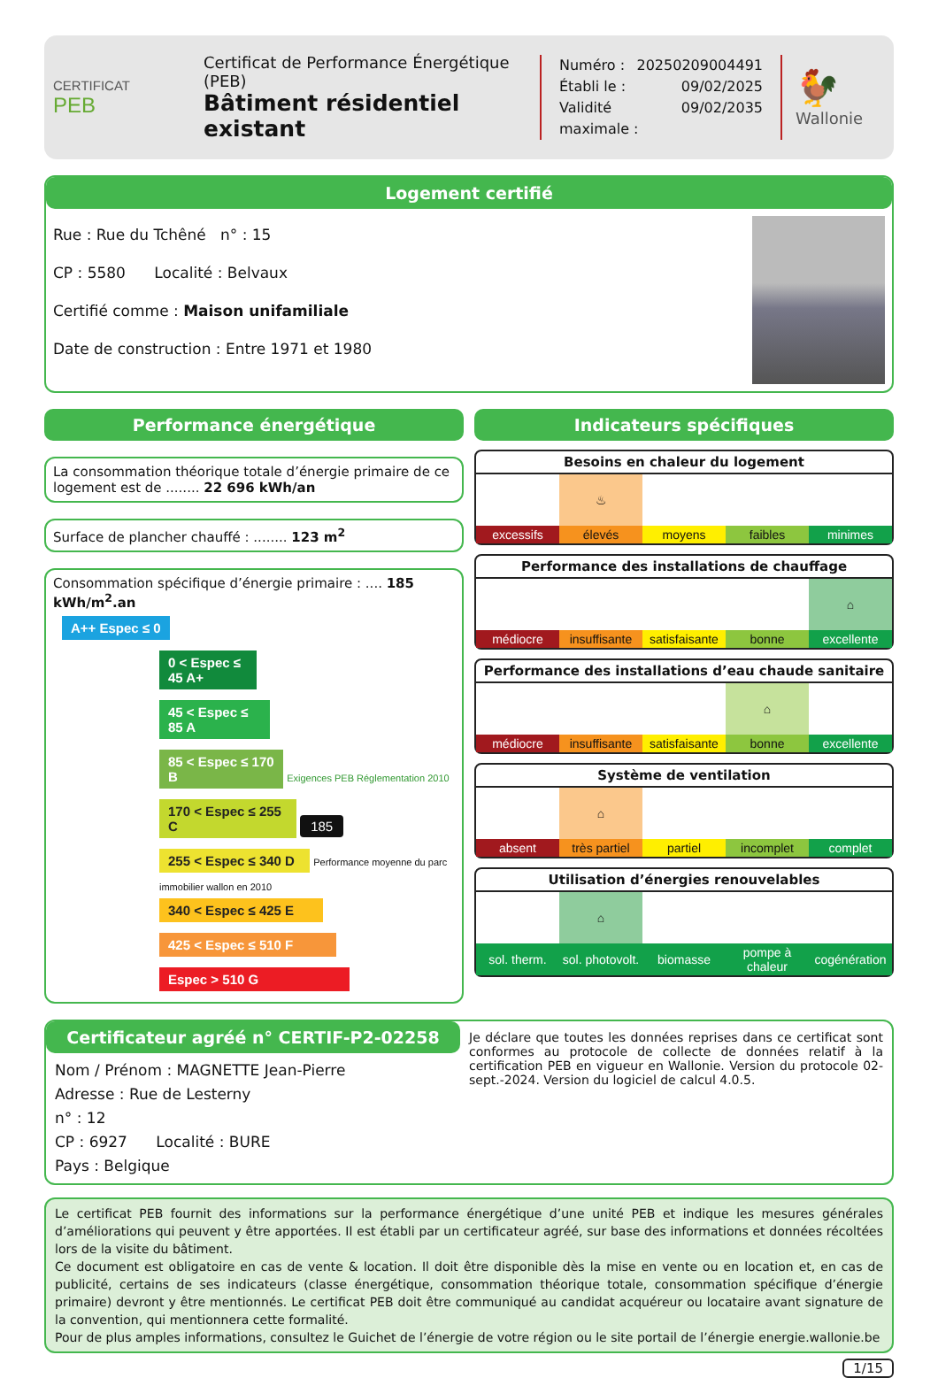CERTIFICAT
PEB
Certificat de Performance Énergétique (PEB)
Bâtiment résidentiel existant
Numéro : 20250209004491
Établi le : 09/02/2025
Validité maximale : 09/02/2035
🐓
Wallonie
Logement certifié
Rue : Rue du Tchêné n° : 15
CP : 5580 Localité : Belvaux
Certifié comme : Maison unifamiliale
Date de construction : Entre 1971 et 1980
Performance énergétique
La consommation théorique totale d’énergie primaire de ce logement est de ........ 22 696 kWh/an
Surface de plancher chauffé : ........ 123 m<sup>2</sup>
Consommation spécifique d’énergie primaire : .... 185 kWh/m<sup>2</sup>.an
A++ Espec ≤ 0
0 < Espec ≤ 45 A+
45 < Espec ≤ 85 A
85 < Espec ≤ 170 B Exigences PEB Réglementation 2010
170 < Espec ≤ 255 C 185
255 < Espec ≤ 340 D Performance moyenne du parc immobilier wallon en 2010
340 < Espec ≤ 425 E
425 < Espec ≤ 510 F
Espec > 510 G
Indicateurs spécifiques
Besoins en chaleur du logement
| | ♨ | | | |
| excessifs | élevés | moyens | faibles | minimes |
Performance des installations de chauffage
| | | | | ⌂ |
| médiocre | insuffisante | satisfaisante | bonne | excellente |
Performance des installations d’eau chaude sanitaire
| | | | ⌂ | |
| médiocre | insuffisante | satisfaisante | bonne | excellente |
Système de ventilation
| | ⌂ | | | |
| absent | très partiel | partiel | incomplet | complet |
Utilisation d’énergies renouvelables
| | ⌂ | | | |
| sol. therm. | sol. photovolt. | biomasse | pompe à chaleur | cogénération |
Certificateur agréé n° CERTIF-P2-02258
Nom / Prénom : MAGNETTE Jean-Pierre
Adresse : Rue de Lesterny
n° : 12
CP : 6927 Localité : BURE
Pays : Belgique
Je déclare que toutes les données reprises dans ce certificat sont conformes au protocole de collecte de données relatif à la certification PEB en vigueur en Wallonie. Version du protocole 02-sept.-2024. Version du logiciel de calcul 4.0.5.
Le certificat PEB fournit des informations sur la performance énergétique d’une unité PEB et indique les mesures générales d’améliorations qui peuvent y être apportées. Il est établi par un certificateur agréé, sur base des informations et données récoltées lors de la visite du bâtiment.
Ce document est obligatoire en cas de vente & location. Il doit être disponible dès la mise en vente ou en location et, en cas de publicité, certains de ses indicateurs (classe énergétique, consommation théorique totale, consommation spécifique d’énergie primaire) devront y être mentionnés. Le certificat PEB doit être communiqué au candidat acquéreur ou locataire avant signature de la convention, qui mentionnera cette formalité.
Pour de plus amples informations, consultez le Guichet de l’énergie de votre région ou le site portail de l’énergie energie.wallonie.be
1/15